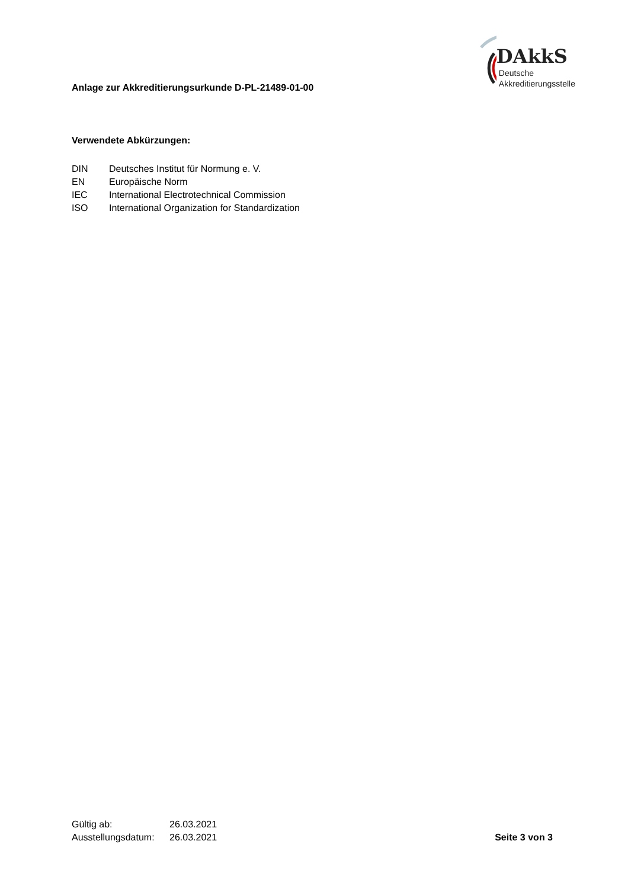Anlage zur Akkreditierungsurkunde D-PL-21489-01-00
DAkkS
Deutsche
Akkreditierungsstelle
Verwendete Abkürzungen:
| DIN | Deutsches Institut für Normung e. V. |
| EN | Europäische Norm |
| IEC | International Electrotechnical Commission |
| ISO | International Organization for Standardization |
| Gültig ab: | 26.03.2021 |
| Ausstellungsdatum: | 26.03.2021 |
Seite 3 von 3